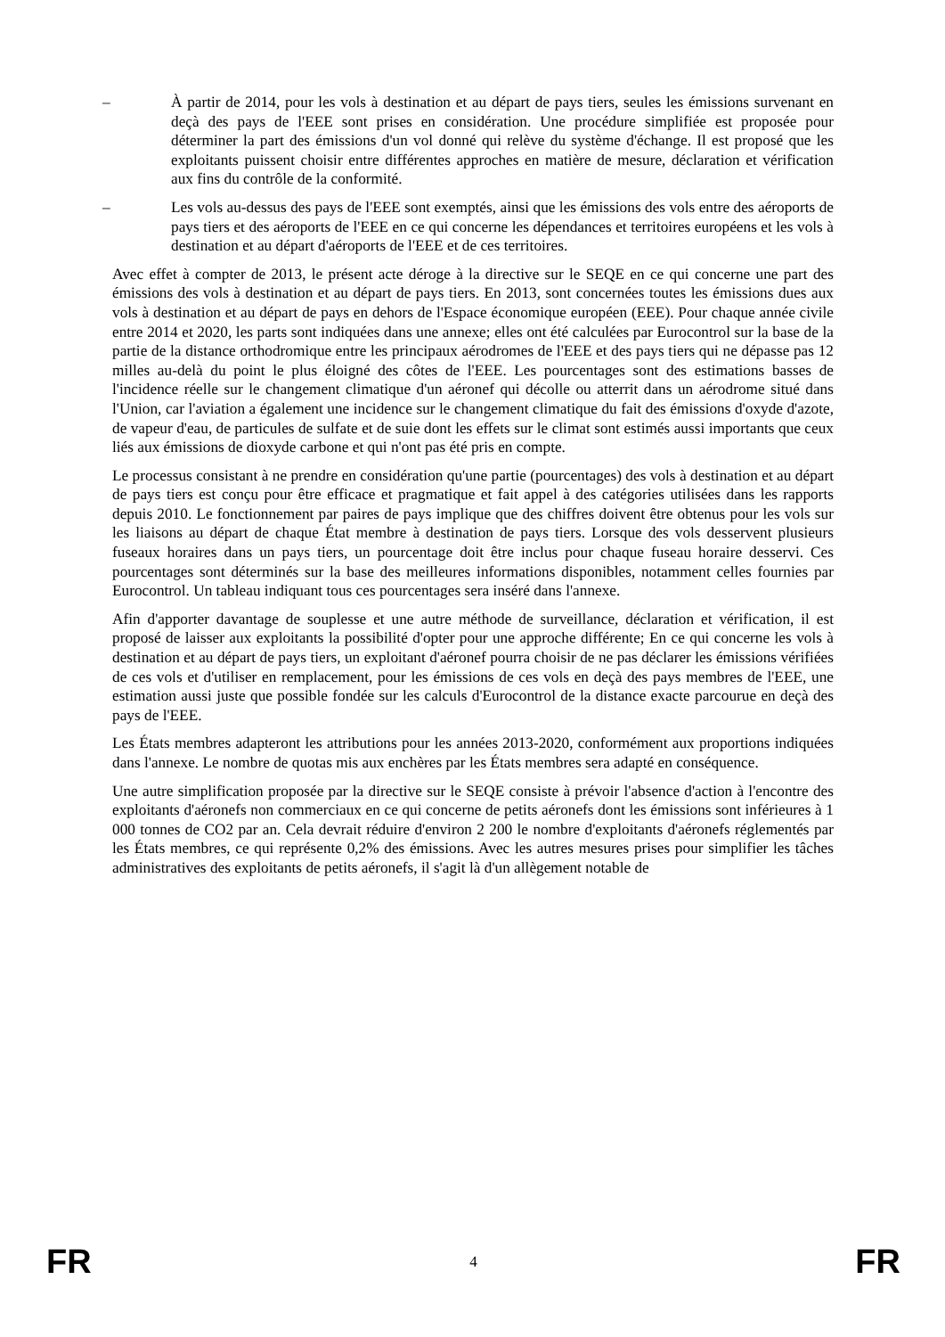– À partir de 2014, pour les vols à destination et au départ de pays tiers, seules les émissions survenant en deçà des pays de l'EEE sont prises en considération. Une procédure simplifiée est proposée pour déterminer la part des émissions d'un vol donné qui relève du système d'échange. Il est proposé que les exploitants puissent choisir entre différentes approches en matière de mesure, déclaration et vérification aux fins du contrôle de la conformité.
– Les vols au-dessus des pays de l'EEE sont exemptés, ainsi que les émissions des vols entre des aéroports de pays tiers et des aéroports de l'EEE en ce qui concerne les dépendances et territoires européens et les vols à destination et au départ d'aéroports de l'EEE et de ces territoires.
Avec effet à compter de 2013, le présent acte déroge à la directive sur le SEQE en ce qui concerne une part des émissions des vols à destination et au départ de pays tiers. En 2013, sont concernées toutes les émissions dues aux vols à destination et au départ de pays en dehors de l'Espace économique européen (EEE). Pour chaque année civile entre 2014 et 2020, les parts sont indiquées dans une annexe; elles ont été calculées par Eurocontrol sur la base de la partie de la distance orthodromique entre les principaux aérodromes de l'EEE et des pays tiers qui ne dépasse pas 12 milles au-delà du point le plus éloigné des côtes de l'EEE. Les pourcentages sont des estimations basses de l'incidence réelle sur le changement climatique d'un aéronef qui décolle ou atterrit dans un aérodrome situé dans l'Union, car l'aviation a également une incidence sur le changement climatique du fait des émissions d'oxyde d'azote, de vapeur d'eau, de particules de sulfate et de suie dont les effets sur le climat sont estimés aussi importants que ceux liés aux émissions de dioxyde carbone et qui n'ont pas été pris en compte.
Le processus consistant à ne prendre en considération qu'une partie (pourcentages) des vols à destination et au départ de pays tiers est conçu pour être efficace et pragmatique et fait appel à des catégories utilisées dans les rapports depuis 2010. Le fonctionnement par paires de pays implique que des chiffres doivent être obtenus pour les vols sur les liaisons au départ de chaque État membre à destination de pays tiers. Lorsque des vols desservent plusieurs fuseaux horaires dans un pays tiers, un pourcentage doit être inclus pour chaque fuseau horaire desservi. Ces pourcentages sont déterminés sur la base des meilleures informations disponibles, notamment celles fournies par Eurocontrol. Un tableau indiquant tous ces pourcentages sera inséré dans l'annexe.
Afin d'apporter davantage de souplesse et une autre méthode de surveillance, déclaration et vérification, il est proposé de laisser aux exploitants la possibilité d'opter pour une approche différente; En ce qui concerne les vols à destination et au départ de pays tiers, un exploitant d'aéronef pourra choisir de ne pas déclarer les émissions vérifiées de ces vols et d'utiliser en remplacement, pour les émissions de ces vols en deçà des pays membres de l'EEE, une estimation aussi juste que possible fondée sur les calculs d'Eurocontrol de la distance exacte parcourue en deçà des pays de l'EEE.
Les États membres adapteront les attributions pour les années 2013-2020, conformément aux proportions indiquées dans l'annexe. Le nombre de quotas mis aux enchères par les États membres sera adapté en conséquence.
Une autre simplification proposée par la directive sur le SEQE consiste à prévoir l'absence d'action à l'encontre des exploitants d'aéronefs non commerciaux en ce qui concerne de petits aéronefs dont les émissions sont inférieures à 1 000 tonnes de CO2 par an. Cela devrait réduire d'environ 2 200 le nombre d'exploitants d'aéronefs réglementés par les États membres, ce qui représente 0,2% des émissions. Avec les autres mesures prises pour simplifier les tâches administratives des exploitants de petits aéronefs, il s'agit là d'un allègement notable de
FR 4 FR